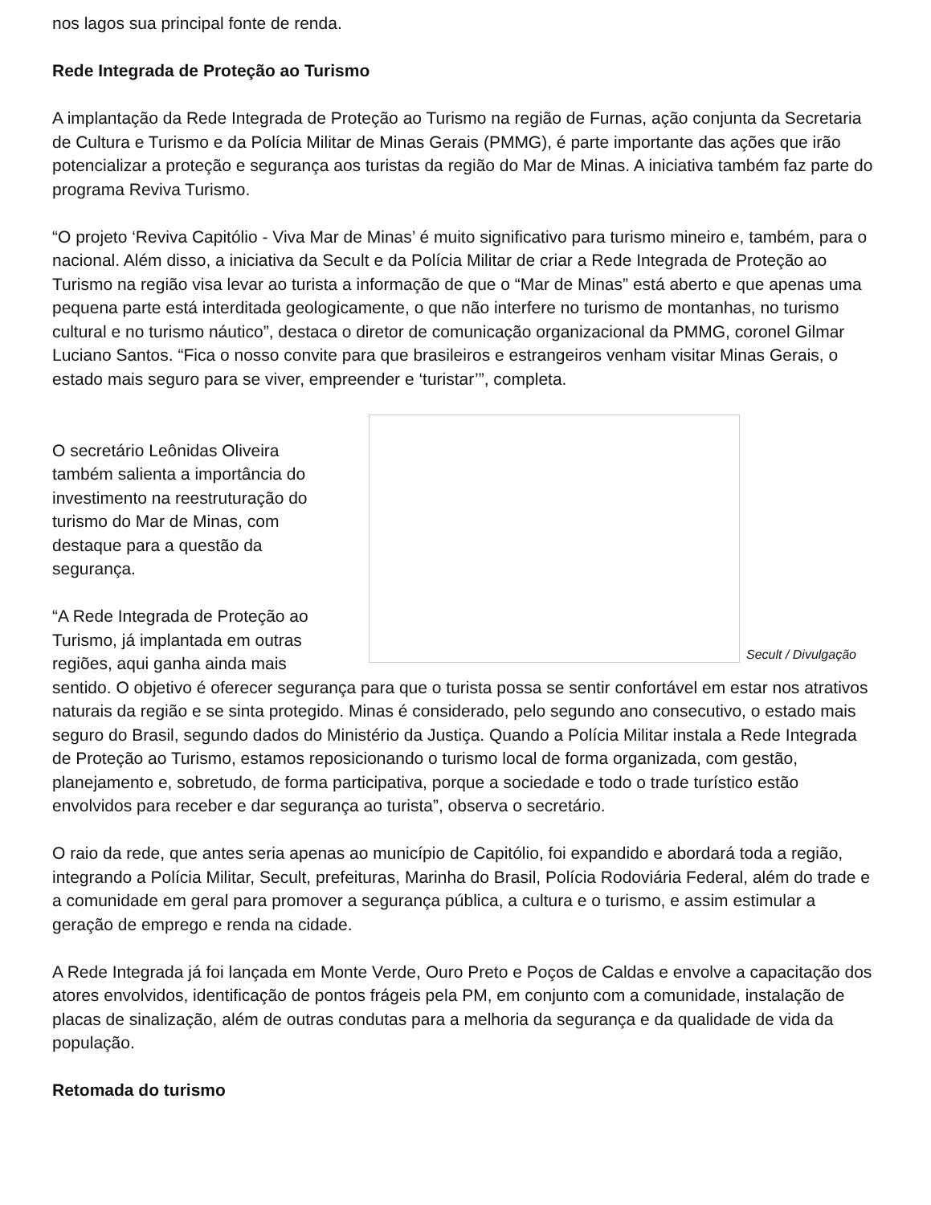nos lagos sua principal fonte de renda.
Rede Integrada de Proteção ao Turismo
A implantação da Rede Integrada de Proteção ao Turismo na região de Furnas, ação conjunta da Secretaria de Cultura e Turismo e da Polícia Militar de Minas Gerais (PMMG), é parte importante das ações que irão potencializar a proteção e segurança aos turistas da região do Mar de Minas. A iniciativa também faz parte do programa Reviva Turismo.
“O projeto ‘Reviva Capitólio - Viva Mar de Minas’ é muito significativo para turismo mineiro e, também, para o nacional. Além disso, a iniciativa da Secult e da Polícia Militar de criar a Rede Integrada de Proteção ao Turismo na região visa levar ao turista a informação de que o “Mar de Minas” está aberto e que apenas uma pequena parte está interditada geologicamente, o que não interfere no turismo de montanhas, no turismo cultural e no turismo náutico”, destaca o diretor de comunicação organizacional da PMMG, coronel Gilmar Luciano Santos. “Fica o nosso convite para que brasileiros e estrangeiros venham visitar Minas Gerais, o estado mais seguro para se viver, empreender e ‘turistar’”, completa.
Secult / Divulgação
O secretário Leônidas Oliveira também salienta a importância do investimento na reestruturação do turismo do Mar de Minas, com destaque para a questão da segurança.
“A Rede Integrada de Proteção ao Turismo, já implantada em outras regiões, aqui ganha ainda mais sentido. O objetivo é oferecer segurança para que o turista possa se sentir confortável em estar nos atrativos naturais da região e se sinta protegido. Minas é considerado, pelo segundo ano consecutivo, o estado mais seguro do Brasil, segundo dados do Ministério da Justiça. Quando a Polícia Militar instala a Rede Integrada de Proteção ao Turismo, estamos reposicionando o turismo local de forma organizada, com gestão, planejamento e, sobretudo, de forma participativa, porque a sociedade e todo o trade turístico estão envolvidos para receber e dar segurança ao turista”, observa o secretário.
O raio da rede, que antes seria apenas ao município de Capitólio, foi expandido e abordará toda a região, integrando a Polícia Militar, Secult, prefeituras, Marinha do Brasil, Polícia Rodoviária Federal, além do trade e a comunidade em geral para promover a segurança pública, a cultura e o turismo, e assim estimular a geração de emprego e renda na cidade.
A Rede Integrada já foi lançada em Monte Verde, Ouro Preto e Poços de Caldas e envolve a capacitação dos atores envolvidos, identificação de pontos frágeis pela PM, em conjunto com a comunidade, instalação de placas de sinalização, além de outras condutas para a melhoria da segurança e da qualidade de vida da população.
Retomada do turismo